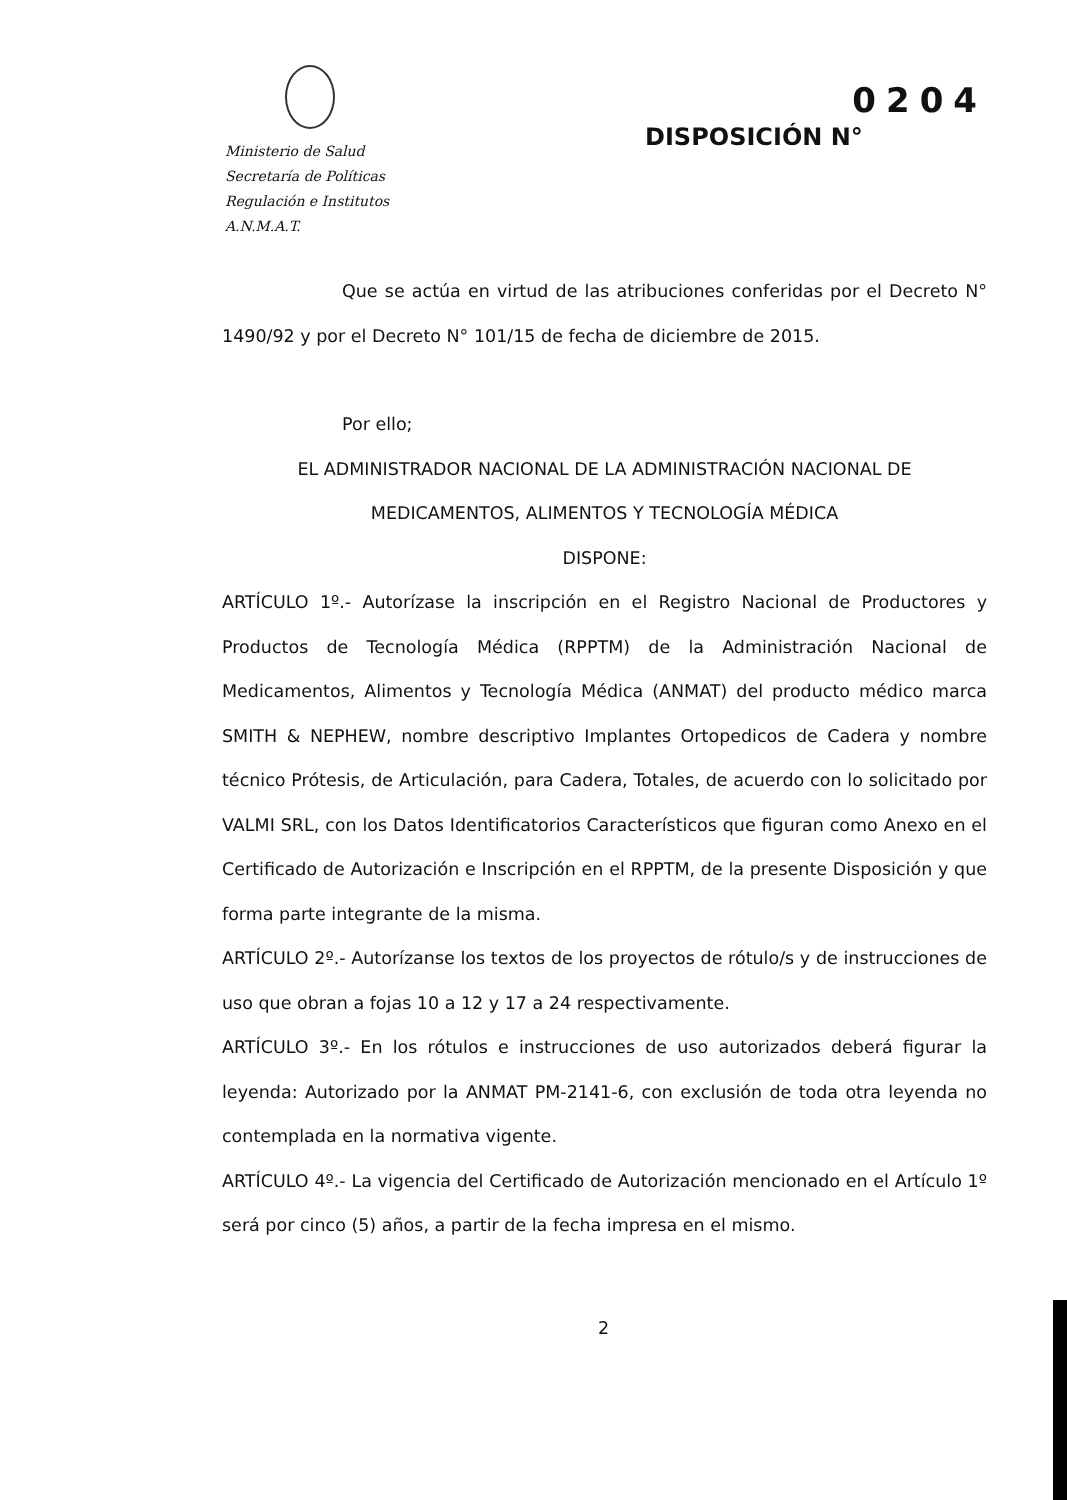Ministerio de Salud
Secretaría de Políticas
Regulación e Institutos
A.N.M.A.T.
0204
DISPOSICIÓN N°
Que se actúa en virtud de las atribuciones conferidas por el Decreto N° 1490/92 y por el Decreto N° 101/15 de fecha de diciembre de 2015.
Por ello;
EL ADMINISTRADOR NACIONAL DE LA ADMINISTRACIÓN NACIONAL DE
MEDICAMENTOS, ALIMENTOS Y TECNOLOGÍA MÉDICA
DISPONE:
ARTÍCULO 1º.- Autorízase la inscripción en el Registro Nacional de Productores y Productos de Tecnología Médica (RPPTM) de la Administración Nacional de Medicamentos, Alimentos y Tecnología Médica (ANMAT) del producto médico marca SMITH & NEPHEW, nombre descriptivo Implantes Ortopedicos de Cadera y nombre técnico Prótesis, de Articulación, para Cadera, Totales, de acuerdo con lo solicitado por VALMI SRL, con los Datos Identificatorios Característicos que figuran como Anexo en el Certificado de Autorización e Inscripción en el RPPTM, de la presente Disposición y que forma parte integrante de la misma.
ARTÍCULO 2º.- Autorízanse los textos de los proyectos de rótulo/s y de instrucciones de uso que obran a fojas 10 a 12 y 17 a 24 respectivamente.
ARTÍCULO 3º.- En los rótulos e instrucciones de uso autorizados deberá figurar la leyenda: Autorizado por la ANMAT PM-2141-6, con exclusión de toda otra leyenda no contemplada en la normativa vigente.
ARTÍCULO 4º.- La vigencia del Certificado de Autorización mencionado en el Artículo 1º será por cinco (5) años, a partir de la fecha impresa en el mismo.
2